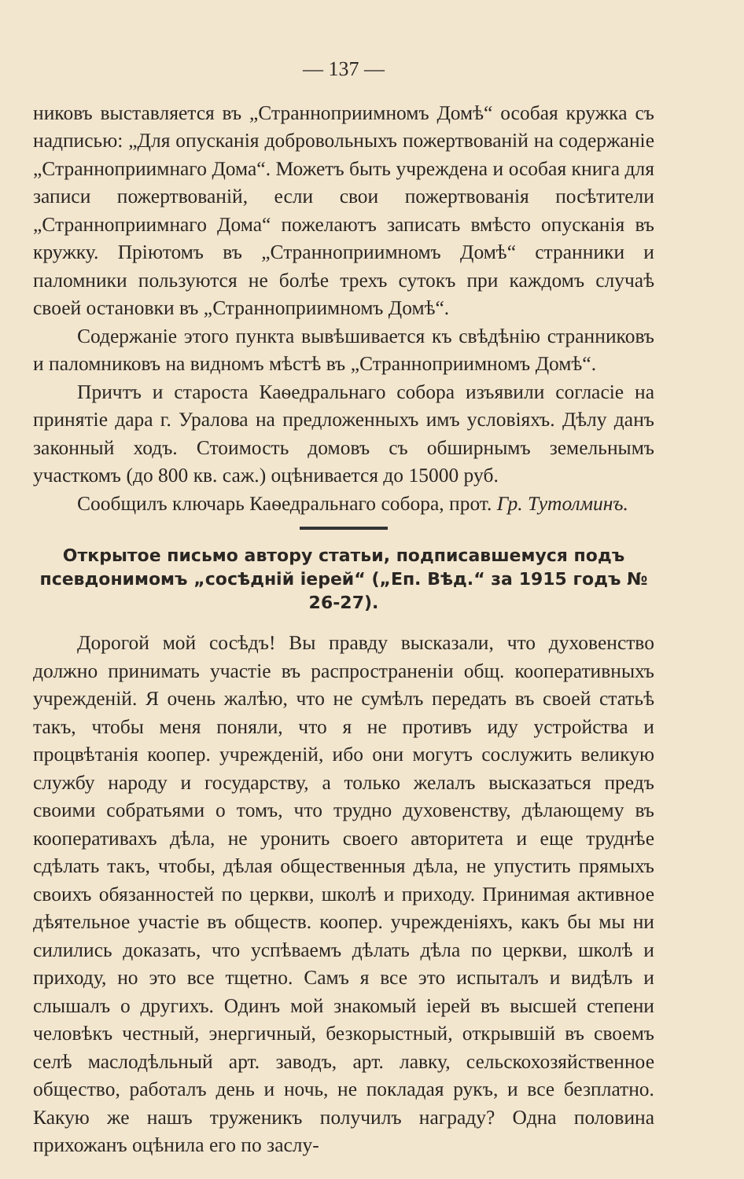— 137 —
никовъ выставляется въ „Странноприимномъ Домѣ“ особая кружка съ надписью: „Для опусканія добровольныхъ пожертвованій на содержаніе „Странноприимнаго Дома“. Можетъ быть учреждена и особая книга для записи пожертвованій, если свои пожертвованія посѣтители „Странноприимнаго Дома“ пожелаютъ записать вмѣсто опусканія въ кружку. Пріютомъ въ „Странноприимномъ Домѣ“ странники и паломники пользуются не болѣе трехъ сутокъ при каждомъ случаѣ своей остановки въ „Странноприимномъ Домѣ“.
Содержаніе этого пункта вывѣшивается къ свѣдѣнію странниковъ и паломниковъ на видномъ мѣстѣ въ „Странноприимномъ Домѣ“.
Причтъ и староста Каѳедральнаго собора изъявили согласіе на принятіе дара г. Уралова на предложенныхъ имъ условіяхъ. Дѣлу данъ законный ходъ. Стоимость домовъ съ обширнымъ земельнымъ участкомъ (до 800 кв. саж.) оцѣнивается до 15000 руб.
Сообщилъ ключарь Каѳедральнаго собора, прот. Гр. Тутолминъ.
Открытое письмо автору статьи, подписавшемуся подъ псевдонимомъ „сосѣдній іерей“ („Еп. Вѣд.“ за 1915 годъ № 26-27).
Дорогой мой сосѣдъ! Вы правду высказали, что духовенство должно принимать участіе въ распространеніи общ. кооперативныхъ учрежденій. Я очень жалѣю, что не сумѣлъ передать въ своей статьѣ такъ, чтобы меня поняли, что я не противъ иду устройства и процвѣтанія коопер. учрежденій, ибо они могутъ сослужить великую службу народу и государству, а только желалъ высказаться предъ своими собратьями о томъ, что трудно духовенству, дѣлающему въ кооперативахъ дѣла, не уронить своего авторитета и еще труднѣе сдѣлать такъ, чтобы, дѣлая общественныя дѣла, не упустить прямыхъ своихъ обязанностей по церкви, школѣ и приходу. Принимая активное дѣятельное участіе въ обществ. коопер. учрежденіяхъ, какъ бы мы ни силились доказать, что успѣваемъ дѣлать дѣла по церкви, школѣ и приходу, но это все тщетно. Самъ я все это испыталъ и видѣлъ и слышалъ о другихъ. Одинъ мой знакомый іерей въ высшей степени человѣкъ честный, энергичный, безкорыстный, открывшій въ своемъ селѣ маслодѣльный арт. заводъ, арт. лавку, сельскохозяйственное общество, работалъ день и ночь, не покладая рукъ, и все безплатно. Какую же нашъ труженикъ получилъ награду? Одна половина прихожанъ оцѣнила его по заслу-